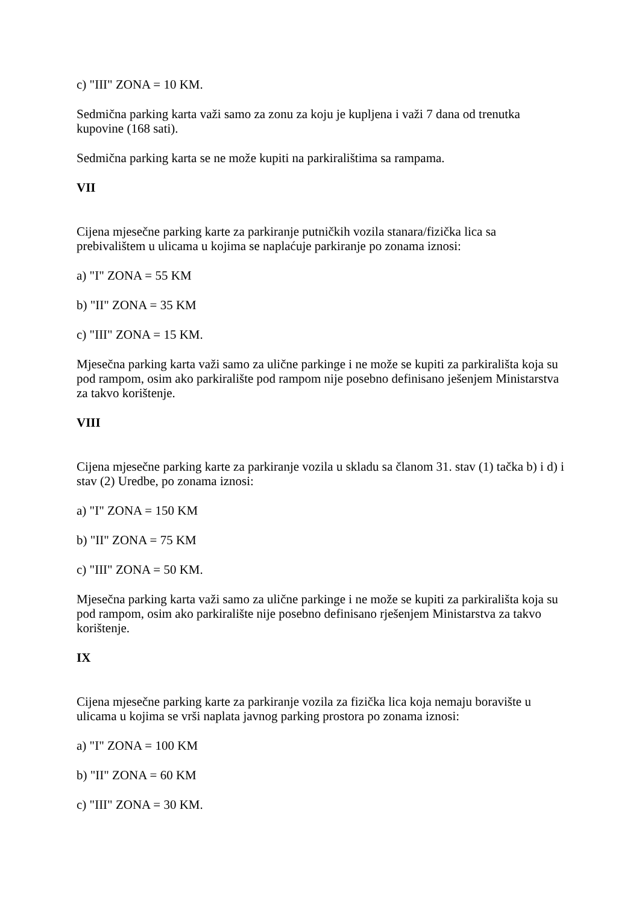c) "III" ZONA = 10 KM.
Sedmična parking karta važi samo za zonu za koju je kupljena i važi 7 dana od trenutka kupovine (168 sati).
Sedmična parking karta se ne može kupiti na parkiralištima sa rampama.
VII
Cijena mjesečne parking karte za parkiranje putničkih vozila stanara/fizička lica sa prebivalištem u ulicama u kojima se naplaćuje parkiranje po zonama iznosi:
a) "I" ZONA = 55 KM
b) "II" ZONA = 35 KM
c) "III" ZONA = 15 KM.
Mjesečna parking karta važi samo za ulične parkinge i ne može se kupiti za parkirališta koja su pod rampom, osim ako parkiralište pod rampom nije posebno definisano ješenjem Ministarstva za takvo korištenje.
VIII
Cijena mjesečne parking karte za parkiranje vozila u skladu sa članom 31. stav (1) tačka b) i d) i stav (2) Uredbe, po zonama iznosi:
a) "I" ZONA = 150 KM
b) "II" ZONA = 75 KM
c) "III" ZONA = 50 KM.
Mjesečna parking karta važi samo za ulične parkinge i ne može se kupiti za parkirališta koja su pod rampom, osim ako parkiralište nije posebno definisano rješenjem Ministarstva za takvo korištenje.
IX
Cijena mjesečne parking karte za parkiranje vozila za fizička lica koja nemaju boravište u ulicama u kojima se vrši naplata javnog parking prostora po zonama iznosi:
a) "I" ZONA = 100 KM
b) "II" ZONA = 60 KM
c) "III" ZONA = 30 KM.